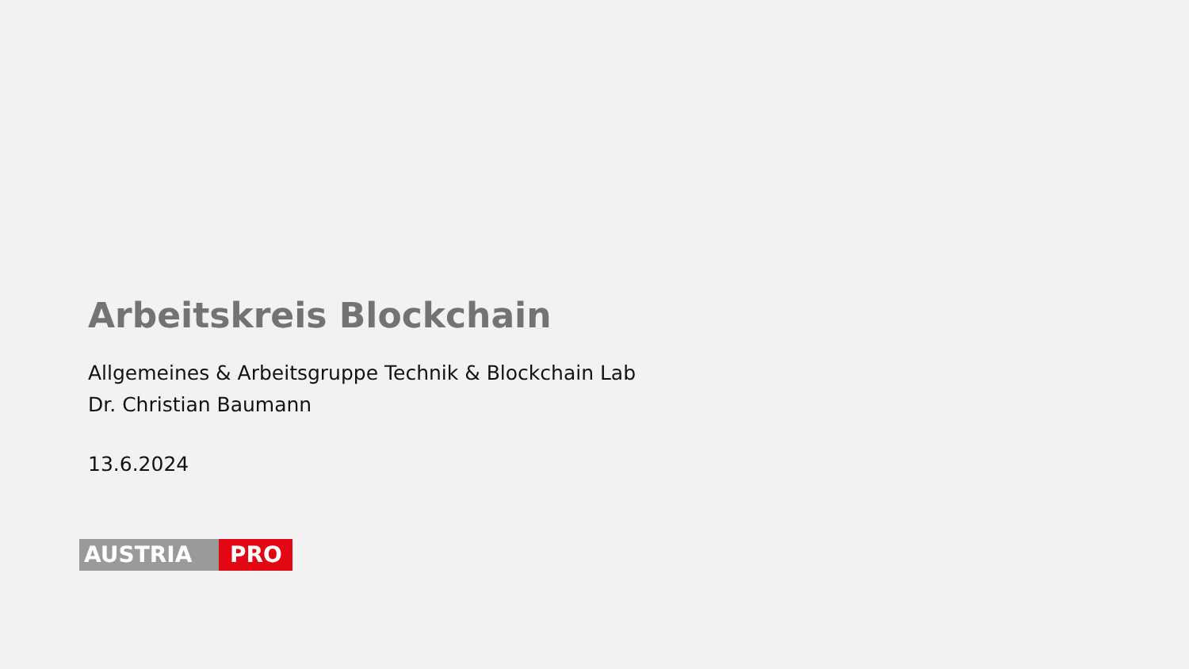Arbeitskreis Blockchain
Allgemeines & Arbeitsgruppe Technik & Blockchain Lab
Dr. Christian Baumann
13.6.2024
AUSTRIA PRO